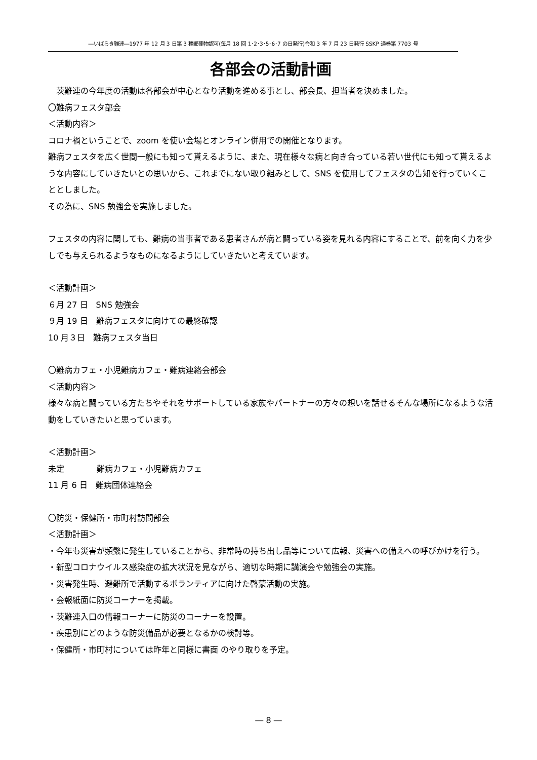―いばらき難連―1977 年 12 月 3 日第 3 種郵便物認可(毎月 18 回 1･2･3･5･6･7 の日発行)令和 3 年 7 月 23 日発行 SSKP 通巻第 7703 号
各部会の活動計画
　茨難連の今年度の活動は各部会が中心となり活動を進める事とし、部会長、担当者を決めました。
〇難病フェスタ部会
＜活動内容＞
コロナ禍ということで、zoom を使い会場とオンライン併用での開催となります。
難病フェスタを広く世間一般にも知って貰えるように、また、現在様々な病と向き合っている若い世代にも知って貰えるような内容にしていきたいとの思いから、これまでにない取り組みとして、SNS を使用してフェスタの告知を行っていくこととしました。
その為に、SNS 勉強会を実施しました。
フェスタの内容に関しても、難病の当事者である患者さんが病と闘っている姿を見れる内容にすることで、前を向く力を少しでも与えられるようなものになるようにしていきたいと考えています。
＜活動計画＞
６月 27 日　SNS 勉強会
９月 19 日　難病フェスタに向けての最終確認
10 月３日　難病フェスタ当日
〇難病カフェ・小児難病カフェ・難病連絡会部会
＜活動内容＞
様々な病と闘っている方たちやそれをサポートしている家族やパートナーの方々の想いを話せるそんな場所になるような活動をしていきたいと思っています。
＜活動計画＞
未定　　　　難病カフェ・小児難病カフェ
11 月 6 日　難病団体連絡会
〇防災・保健所・市町村訪問部会
＜活動計画＞
・今年も災害が頻繁に発生していることから、非常時の持ち出し品等について広報、災害への備えへの呼びかけを行う。
・新型コロナウイルス感染症の拡大状況を見ながら、適切な時期に講演会や勉強会の実施。
・災害発生時、避難所で活動するボランティアに向けた啓蒙活動の実施。
・会報紙面に防災コーナーを掲載。
・茨難連入口の情報コーナーに防災のコーナーを設置。
・疾患別にどのような防災備品が必要となるかの検討等。
・保健所・市町村については昨年と同様に書面 のやり取りを予定。
― 8 ―